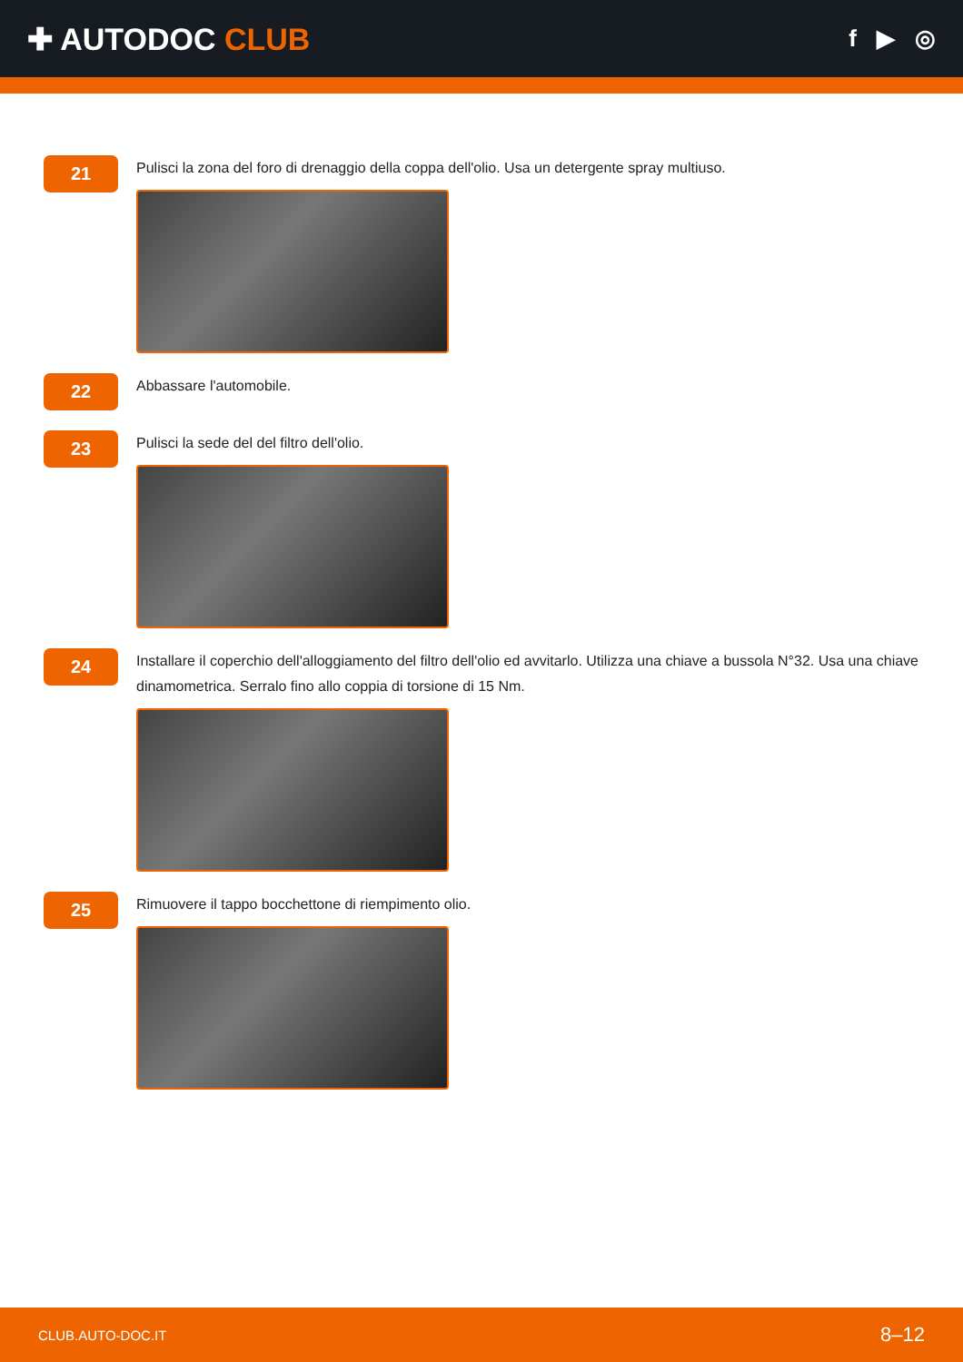✚ AUTODOC CLUB
f ▶ ◎
21
Pulisci la zona del foro di drenaggio della coppa dell'olio. Usa un detergente spray multiuso.
22
Abbassare l'automobile.
23
Pulisci la sede del del filtro dell'olio.
24
Installare il coperchio dell'alloggiamento del filtro dell'olio ed avvitarlo. Utilizza una chiave a bussola N°32. Usa una chiave dinamometrica. Serralo fino allo coppia di torsione di 15 Nm.
25
Rimuovere il tappo bocchettone di riempimento olio.
CLUB.AUTO-DOC.IT 8–12